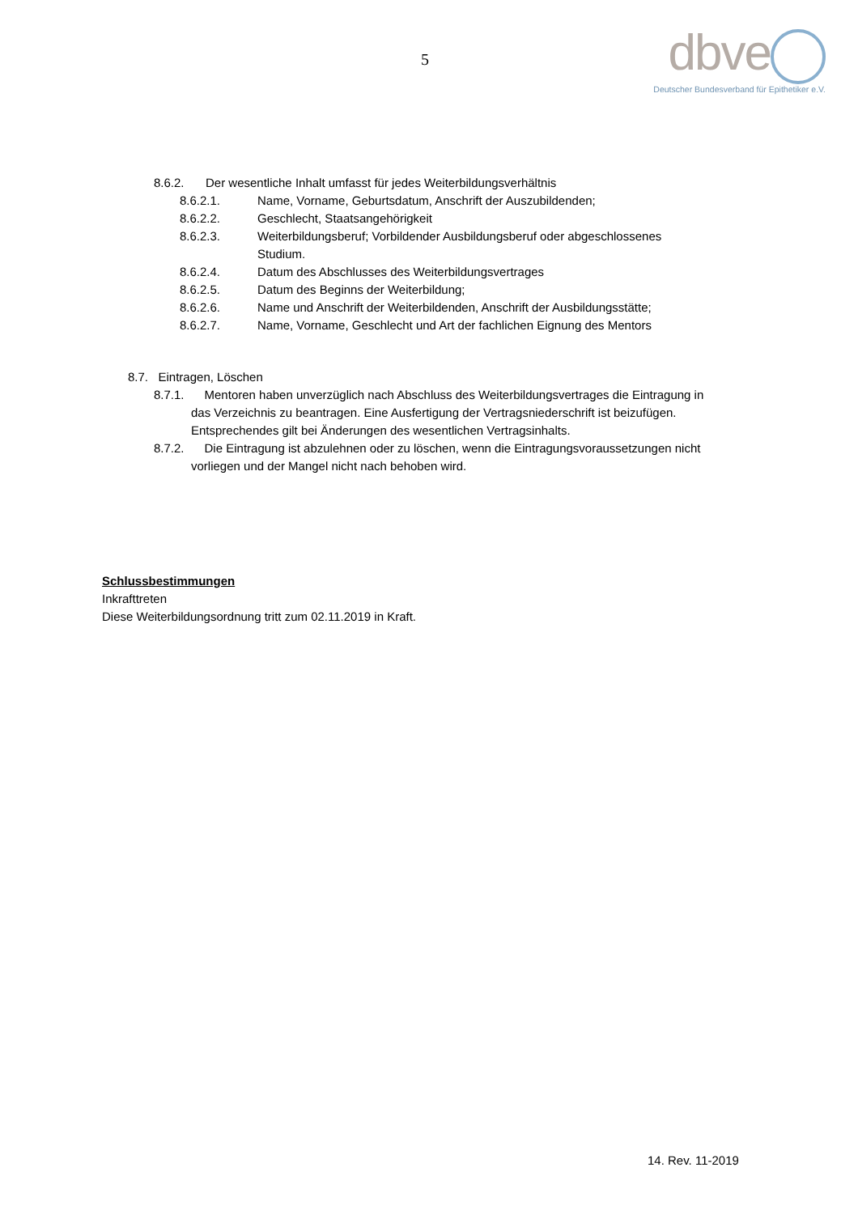5
dbve
Deutscher Bundesverband für Epithetiker e.V.
8.6.2. Der wesentliche Inhalt umfasst für jedes Weiterbildungsverhältnis
8.6.2.1. Name, Vorname, Geburtsdatum, Anschrift der Auszubildenden;
8.6.2.2. Geschlecht, Staatsangehörigkeit
8.6.2.3. Weiterbildungsberuf; Vorbildender Ausbildungsberuf oder abgeschlossenes
Studium.
8.6.2.4. Datum des Abschlusses des Weiterbildungsvertrages
8.6.2.5. Datum des Beginns der Weiterbildung;
8.6.2.6. Name und Anschrift der Weiterbildenden, Anschrift der Ausbildungsstätte;
8.6.2.7. Name, Vorname, Geschlecht und Art der fachlichen Eignung des Mentors
8.7. Eintragen, Löschen
8.7.1. Mentoren haben unverzüglich nach Abschluss des Weiterbildungsvertrages die Eintragung in
das Verzeichnis zu beantragen. Eine Ausfertigung der Vertragsniederschrift ist beizufügen.
Entsprechendes gilt bei Änderungen des wesentlichen Vertragsinhalts.
8.7.2. Die Eintragung ist abzulehnen oder zu löschen, wenn die Eintragungsvoraussetzungen nicht
vorliegen und der Mangel nicht nach behoben wird.
Schlussbestimmungen
Inkrafttreten
Diese Weiterbildungsordnung tritt zum 02.11.2019 in Kraft.
14. Rev. 11-2019